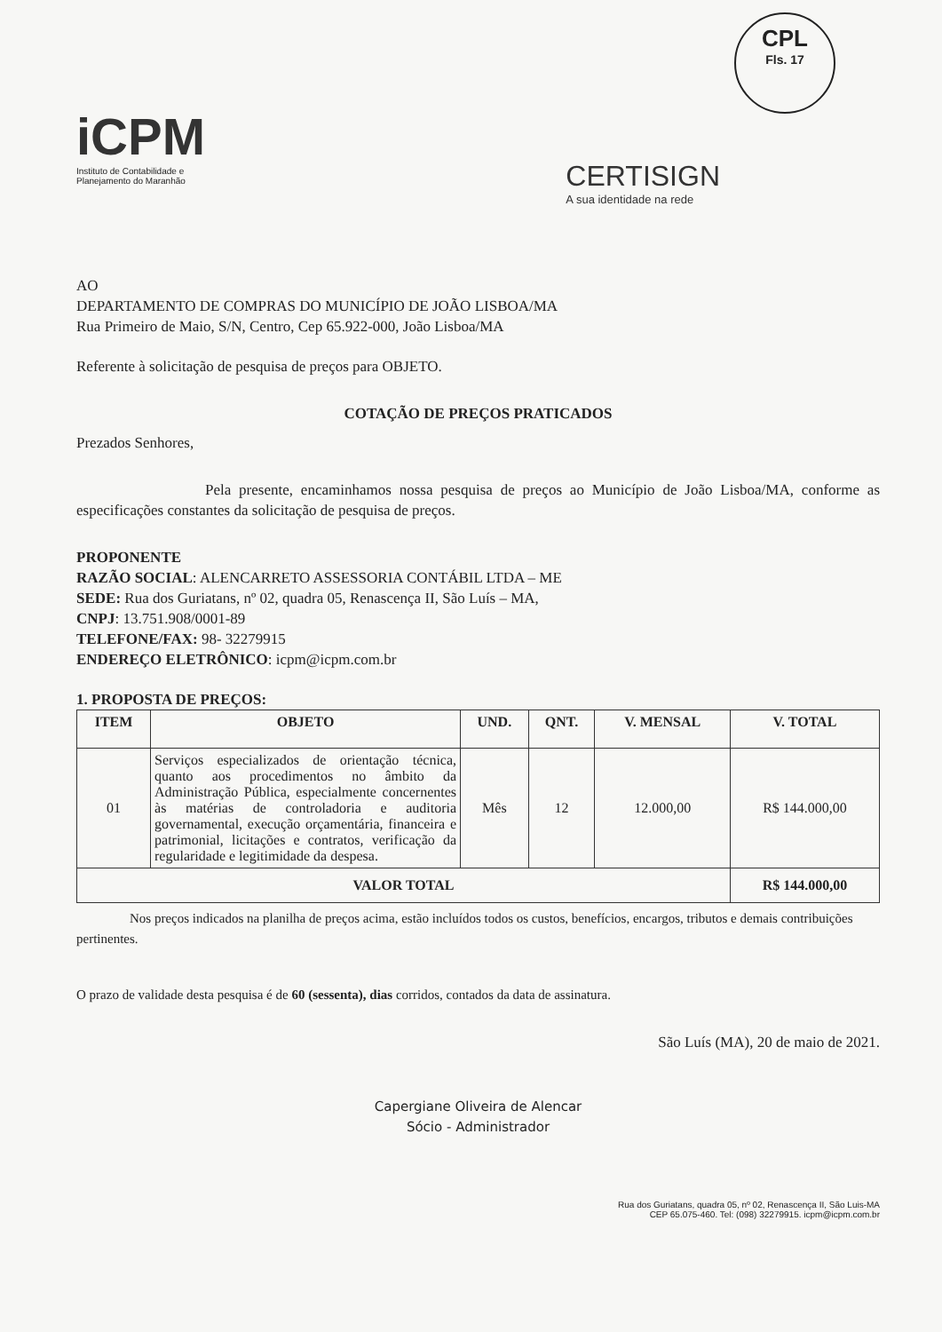CPL
Fls. 17
iCPM
Instituto de Contabilidade e
Planejamento do Maranhão
CERTISIGN
A sua identidade na rede
AO
DEPARTAMENTO DE COMPRAS DO MUNICÍPIO DE JOÃO LISBOA/MA
Rua Primeiro de Maio, S/N, Centro, Cep 65.922-000, João Lisboa/MA
Referente à solicitação de pesquisa de preços para OBJETO.
COTAÇÃO DE PREÇOS PRATICADOS
Prezados Senhores,
Pela presente, encaminhamos nossa pesquisa de preços ao Município de João Lisboa/MA, conforme as especificações constantes da solicitação de pesquisa de preços.
PROPONENTE
RAZÃO SOCIAL: ALENCARRETO ASSESSORIA CONTÁBIL LTDA – ME
SEDE: Rua dos Guriatans, nº 02, quadra 05, Renascença II, São Luís – MA,
CNPJ: 13.751.908/0001-89
TELEFONE/FAX: 98- 32279915
ENDEREÇO ELETRÔNICO: icpm@icpm.com.br
1. PROPOSTA DE PREÇOS:
| ITEM | OBJETO | UND. | QNT. | V. MENSAL | V. TOTAL |
| --- | --- | --- | --- | --- | --- |
| 01 | Serviços especializados de orientação técnica, quanto aos procedimentos no âmbito da Administração Pública, especialmente concernentes às matérias de controladoria e auditoria governamental, execução orçamentária, financeira e patrimonial, licitações e contratos, verificação da regularidade e legitimidade da despesa. | Mês | 12 | 12.000,00 | R$ 144.000,00 |
| VALOR TOTAL | | | | | R$ 144.000,00 |
Nos preços indicados na planilha de preços acima, estão incluídos todos os custos, benefícios, encargos, tributos e demais contribuições pertinentes.
O prazo de validade desta pesquisa é de 60 (sessenta), dias corridos, contados da data de assinatura.
São Luís (MA), 20 de maio de 2021.
Capergiane Oliveira de Alencar
Sócio - Administrador
Rua dos Guriatans, quadra 05, nº 02, Renascença II, São Luis-MA
CEP 65.075-460. Tel: (098) 32279915. icpm@icpm.com.br